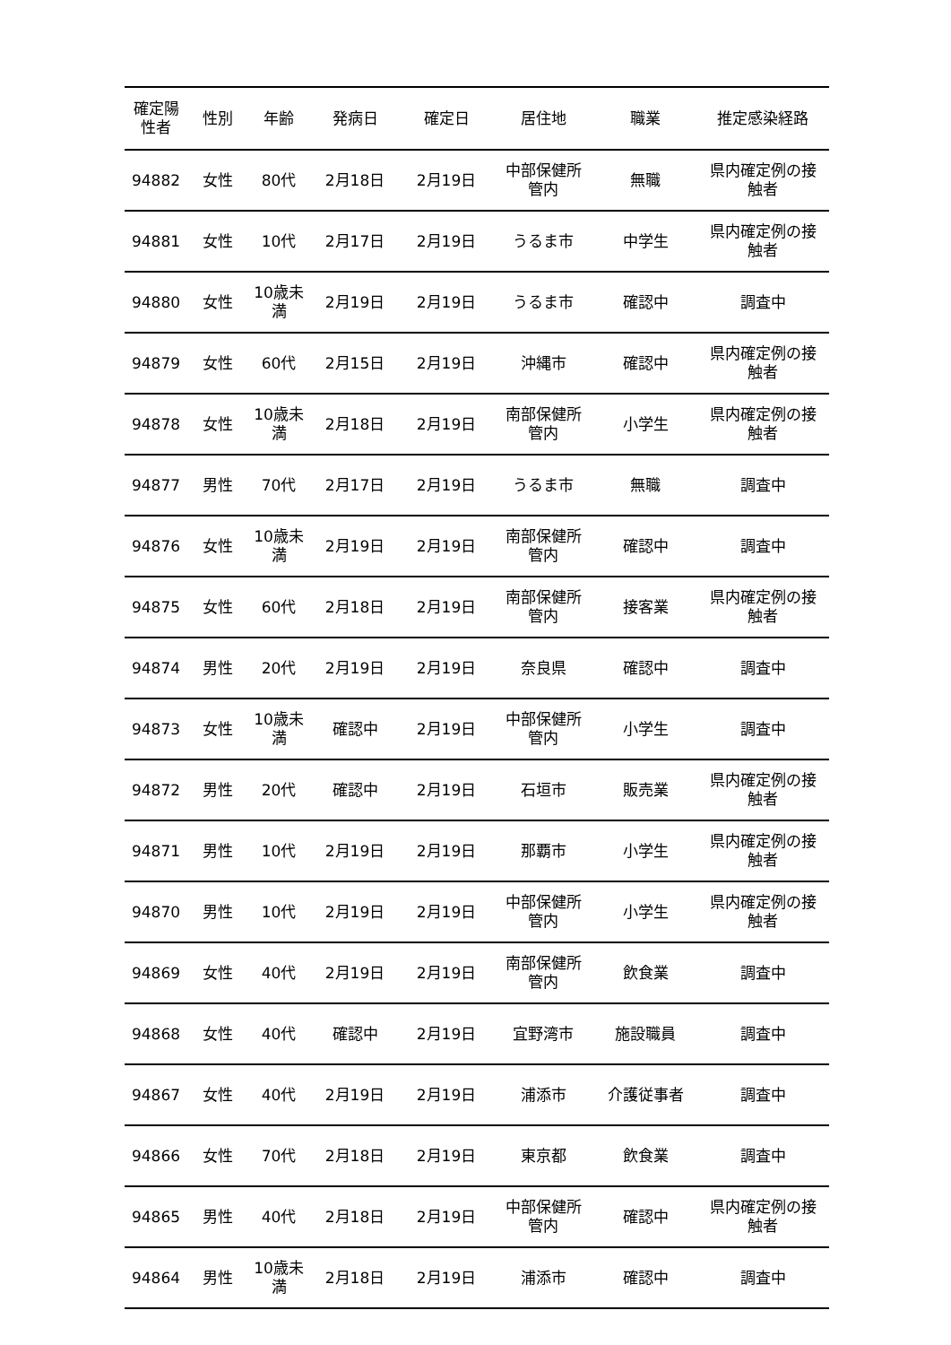| 確定陽 性者 | 性別 | 年齢 | 発病日 | 確定日 | 居住地 | 職業 | 推定感染経路 |
| --- | --- | --- | --- | --- | --- | --- | --- |
| 94882 | 女性 | 80代 | 2月18日 | 2月19日 | 中部保健所 管内 | 無職 | 県内確定例の接 触者 |
| 94881 | 女性 | 10代 | 2月17日 | 2月19日 | うるま市 | 中学生 | 県内確定例の接 触者 |
| 94880 | 女性 | 10歳未 満 | 2月19日 | 2月19日 | うるま市 | 確認中 | 調査中 |
| 94879 | 女性 | 60代 | 2月15日 | 2月19日 | 沖縄市 | 確認中 | 県内確定例の接 触者 |
| 94878 | 女性 | 10歳未 満 | 2月18日 | 2月19日 | 南部保健所 管内 | 小学生 | 県内確定例の接 触者 |
| 94877 | 男性 | 70代 | 2月17日 | 2月19日 | うるま市 | 無職 | 調査中 |
| 94876 | 女性 | 10歳未 満 | 2月19日 | 2月19日 | 南部保健所 管内 | 確認中 | 調査中 |
| 94875 | 女性 | 60代 | 2月18日 | 2月19日 | 南部保健所 管内 | 接客業 | 県内確定例の接 触者 |
| 94874 | 男性 | 20代 | 2月19日 | 2月19日 | 奈良県 | 確認中 | 調査中 |
| 94873 | 女性 | 10歳未 満 | 確認中 | 2月19日 | 中部保健所 管内 | 小学生 | 調査中 |
| 94872 | 男性 | 20代 | 確認中 | 2月19日 | 石垣市 | 販売業 | 県内確定例の接 触者 |
| 94871 | 男性 | 10代 | 2月19日 | 2月19日 | 那覇市 | 小学生 | 県内確定例の接 触者 |
| 94870 | 男性 | 10代 | 2月19日 | 2月19日 | 中部保健所 管内 | 小学生 | 県内確定例の接 触者 |
| 94869 | 女性 | 40代 | 2月19日 | 2月19日 | 南部保健所 管内 | 飲食業 | 調査中 |
| 94868 | 女性 | 40代 | 確認中 | 2月19日 | 宜野湾市 | 施設職員 | 調査中 |
| 94867 | 女性 | 40代 | 2月19日 | 2月19日 | 浦添市 | 介護従事者 | 調査中 |
| 94866 | 女性 | 70代 | 2月18日 | 2月19日 | 東京都 | 飲食業 | 調査中 |
| 94865 | 男性 | 40代 | 2月18日 | 2月19日 | 中部保健所 管内 | 確認中 | 県内確定例の接 触者 |
| 94864 | 男性 | 10歳未 満 | 2月18日 | 2月19日 | 浦添市 | 確認中 | 調査中 |